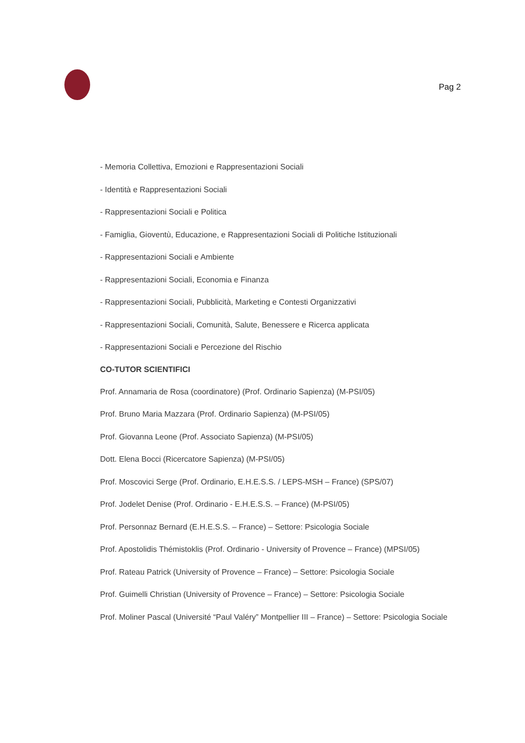Pag 2
- Memoria Collettiva, Emozioni e Rappresentazioni Sociali
- Identità e Rappresentazioni Sociali
- Rappresentazioni Sociali e Politica
- Famiglia, Gioventù, Educazione, e Rappresentazioni Sociali di Politiche Istituzionali
- Rappresentazioni Sociali e Ambiente
- Rappresentazioni Sociali, Economia e Finanza
- Rappresentazioni Sociali, Pubblicità, Marketing e Contesti Organizzativi
- Rappresentazioni Sociali, Comunità, Salute, Benessere e Ricerca applicata
- Rappresentazioni Sociali e Percezione del Rischio
CO-TUTOR SCIENTIFICI
Prof. Annamaria de Rosa (coordinatore) (Prof. Ordinario Sapienza) (M-PSI/05)
Prof. Bruno Maria Mazzara (Prof. Ordinario Sapienza) (M-PSI/05)
Prof. Giovanna Leone (Prof. Associato Sapienza) (M-PSI/05)
Dott. Elena Bocci (Ricercatore Sapienza) (M-PSI/05)
Prof. Moscovici Serge (Prof. Ordinario, E.H.E.S.S. / LEPS-MSH – France) (SPS/07)
Prof. Jodelet Denise (Prof. Ordinario - E.H.E.S.S. – France) (M-PSI/05)
Prof. Personnaz Bernard (E.H.E.S.S. – France) – Settore: Psicologia Sociale
Prof. Apostolidis Thémistoklis (Prof. Ordinario - University of Provence – France) (MPSI/05)
Prof. Rateau Patrick (University of Provence – France) – Settore: Psicologia Sociale
Prof. Guimelli Christian (University of Provence – France) – Settore: Psicologia Sociale
Prof. Moliner Pascal (Université “Paul Valéry” Montpellier III – France) – Settore: Psicologia Sociale